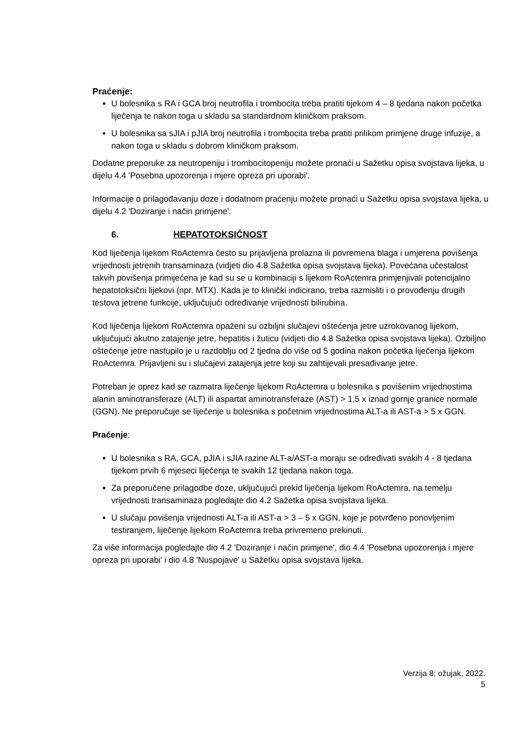Praćenje:
U bolesnika s RA i GCA broj neutrofila i trombocita treba pratiti tijekom 4 – 8 tjedana nakon početka liječenja te nakon toga u skladu sa standardnom kliničkom praksom.
U bolesnika sa sJIA i pJIA broj neutrofila i trombocita treba pratiti prilikom primjene druge infuzije, a nakon toga u skladu s dobrom kliničkom praksom.
Dodatne preporuke za neutropeniju i trombocitopeniju možete pronaći u Sažetku opisa svojstava lijeka, u dijelu 4.4 'Posebna upozorenja i mjere opreza pri uporabi'.
Informacije o prilagođavanju doze i dodatnom praćenju možete pronaći u Sažetku opisa svojstava lijeka, u dijelu 4.2 'Doziranje i način primjene'.
6. HEPATOTOKSIČNOST
Kod liječenja lijekom RoActemra često su prijavljena prolazna ili povremena blaga i umjerena povišenja vrijednosti jetrenih transaminaza (vidjeti dio 4.8 Sažetka opisa svojstava lijeka). Povećana učestalost takvih povišenja primijećena je kad su se u kombinaciji s lijekom RoActemra primjenjivali potencijalno hepatotoksični lijekovi (npr. MTX). Kada je to klinički indicirano, treba razmisliti i o provođenju drugih testova jetrene funkcije, uključujući određivanje vrijednosti bilirubina.
Kod liječenja lijekom RoActemra opaženi su ozbiljni slučajevi oštećenja jetre uzrokovanog lijekom, uključujući akutno zatajenje jetre, hepatitis i žuticu (vidjeti dio 4.8 Sažetka opisa svojstava lijeka). Ozbiljno oštećenje jetre nastupilo je u razdoblju od 2 tjedna do više od 5 godina nakon početka liječenja lijekom RoActemra. Prijavljeni su i slučajevi zatajenja jetre koji su zahtijevali presađivanje jetre.
Potreban je oprez kad se razmatra liječenje lijekom RoActemra u bolesnika s povišenim vrijednostima alanin aminotransferaze (ALT) ili aspartat aminotransferaze (AST) > 1,5 x iznad gornje granice normale (GGN). Ne preporučuje se liječenje u bolesnika s početnim vrijednostima ALT-a ili AST-a > 5 x GGN.
Praćenje:
U bolesnika s RA, GCA, pJIA i sJIA razine ALT-a/AST-a moraju se određivati svakih 4 - 8 tjedana tijekom prvih 6 mjeseci liječenja te svakih 12 tjedana nakon toga.
Za preporučene prilagodbe doze, uključujući prekid liječenja lijekom RoActemra, na temelju vrijednosti transaminaza pogledajte dio 4.2 Sažetka opisa svojstava lijeka.
U slučaju povišenja vrijednosti ALT-a ili AST-a > 3 – 5 x GGN, koje je potvrđeno ponovljenim testiranjem, liječenje lijekom RoActemra treba privremeno prekinuti.
Za više informacija pogledajte dio 4.2 'Doziranje i način primjene', dio 4.4 'Posebna upozorenja i mjere opreza pri uporabi' i dio 4.8 'Nuspojave' u Sažetku opisa svojstava lijeka.
Verzija 8; ožujak, 2022.
5